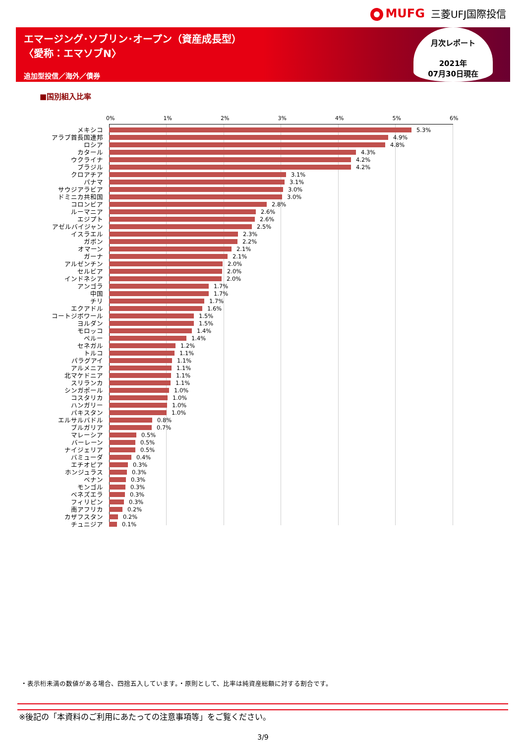MUFG 三菱UFJ国際投信
エマージング･ソブリン･オープン（資産成長型）
〈愛称：エマソブN〉
追加型投信／海外／債券
月次レポート
2021年
07月30日現在
■国別組入比率
0% 1% 2% 3% 4% 5% 6%
メキシコ 5.3%
アラブ首長国連邦 4.9%
ロシア 4.8%
カタール 4.3%
ウクライナ 4.2%
ブラジル 4.2%
クロアチア 3.1%
パナマ 3.1%
サウジアラビア 3.0%
ドミニカ共和国 3.0%
コロンビア 2.8%
ルーマニア 2.6%
エジプト 2.6%
アゼルバイジャン 2.5%
イスラエル 2.3%
ガボン 2.2%
オマーン 2.1%
ガーナ 2.1%
アルゼンチン 2.0%
セルビア 2.0%
インドネシア 2.0%
アンゴラ 1.7%
中国 1.7%
チリ 1.7%
エクアドル 1.6%
コートジボワール 1.5%
ヨルダン 1.5%
モロッコ 1.4%
ペルー 1.4%
セネガル 1.2%
トルコ 1.1%
パラグアイ 1.1%
アルメニア 1.1%
北マケドニア 1.1%
スリランカ 1.1%
シンガポール 1.0%
コスタリカ 1.0%
ハンガリー 1.0%
パキスタン 1.0%
エルサルバドル 0.8%
ブルガリア 0.7%
マレーシア 0.5%
バーレーン 0.5%
ナイジェリア 0.5%
バミューダ 0.4%
エチオピア 0.3%
ホンジュラス 0.3%
ベナン 0.3%
モンゴル 0.3%
ベネズエラ 0.3%
フィリピン 0.3%
南アフリカ 0.2%
カザフスタン 0.2%
チュニジア 0.1%
・表示桁未満の数値がある場合、四捨五入しています。・原則として、比率は純資産総額に対する割合です。
※後記の「本資料のご利用にあたっての注意事項等」をご覧ください。
3/9